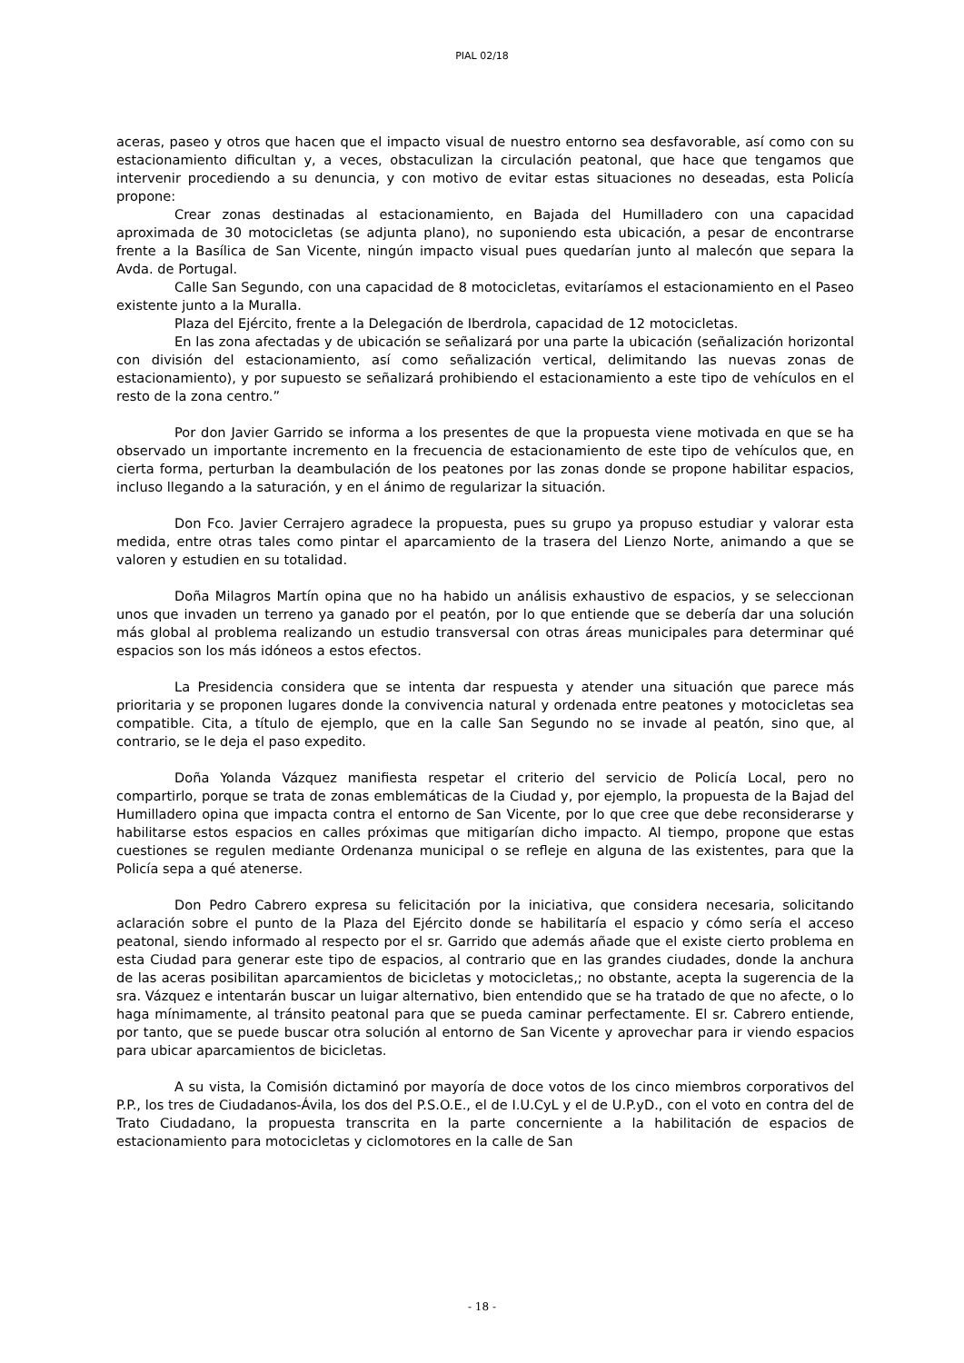PIAL 02/18
aceras, paseo y otros que hacen que el impacto visual de nuestro entorno sea desfavorable, así como con su estacionamiento dificultan y, a veces, obstaculizan la circulación peatonal, que hace que tengamos que intervenir procediendo a su denuncia, y con motivo de evitar estas situaciones no deseadas, esta Policía propone:
Crear zonas destinadas al estacionamiento, en Bajada del Humilladero con una capacidad aproximada de 30 motocicletas (se adjunta plano), no suponiendo esta ubicación, a pesar de encontrarse frente a la Basílica de San Vicente, ningún impacto visual pues quedarían junto al malecón que separa la Avda. de Portugal.
Calle San Segundo, con una capacidad de 8 motocicletas, evitaríamos el estacionamiento en el Paseo existente junto a la Muralla.
Plaza del Ejército, frente a la Delegación de Iberdrola, capacidad de 12 motocicletas.
En las zona afectadas y de ubicación se señalizará por una parte la ubicación (señalización horizontal con división del estacionamiento, así como señalización vertical, delimitando las nuevas zonas de estacionamiento), y por supuesto se señalizará prohibiendo el estacionamiento a este tipo de vehículos en el resto de la zona centro.”
Por don Javier Garrido se informa a los presentes de que la propuesta viene motivada en que se ha observado un importante incremento en la frecuencia de estacionamiento de este tipo de vehículos que, en cierta forma, perturban la deambulación de los peatones por las zonas donde se propone habilitar espacios, incluso llegando a la saturación, y en el ánimo de regularizar la situación.
Don Fco. Javier Cerrajero agradece la propuesta, pues su grupo ya propuso estudiar y valorar esta medida, entre otras tales como pintar el aparcamiento de la trasera del Lienzo Norte, animando a que se valoren y estudien en su totalidad.
Doña Milagros Martín opina que no ha habido un análisis exhaustivo de espacios, y se seleccionan unos que invaden un terreno ya ganado por el peatón, por lo que entiende que se debería dar una solución más global al problema realizando un estudio transversal con otras áreas municipales para determinar qué espacios son los más idóneos a estos efectos.
La Presidencia considera que se intenta dar respuesta y atender una situación que parece más prioritaria y se proponen lugares donde la convivencia natural y ordenada entre peatones y motocicletas sea compatible. Cita, a título de ejemplo, que en la calle San Segundo no se invade al peatón, sino que, al contrario, se le deja el paso expedito.
Doña Yolanda Vázquez manifiesta respetar el criterio del servicio de Policía Local, pero no compartirlo, porque se trata de zonas emblemáticas de la Ciudad y, por ejemplo, la propuesta de la Bajad del Humilladero opina que impacta contra el entorno de San Vicente, por lo que cree que debe reconsiderarse y habilitarse estos espacios en calles próximas que mitigarían dicho impacto. Al tiempo, propone que estas cuestiones se regulen mediante Ordenanza municipal o se refleje en alguna de las existentes, para que la Policía sepa a qué atenerse.
Don Pedro Cabrero expresa su felicitación por la iniciativa, que considera necesaria, solicitando aclaración sobre el punto de la Plaza del Ejército donde se habilitaría el espacio y cómo sería el acceso peatonal, siendo informado al respecto por el sr. Garrido que además añade que el existe cierto problema en esta Ciudad para generar este tipo de espacios, al contrario que en las grandes ciudades, donde la anchura de las aceras posibilitan aparcamientos de bicicletas y motocicletas,; no obstante, acepta la sugerencia de la sra. Vázquez e intentarán buscar un luigar alternativo, bien entendido que se ha tratado de que no afecte, o lo haga mínimamente, al tránsito peatonal para que se pueda caminar perfectamente. El sr. Cabrero entiende, por tanto, que se puede buscar otra solución al entorno de San Vicente y aprovechar para ir viendo espacios para ubicar aparcamientos de bicicletas.
A su vista, la Comisión dictaminó por mayoría de doce votos de los cinco miembros corporativos del P.P., los tres de Ciudadanos-Ávila, los dos del P.S.O.E., el de I.U.CyL y el de U.P.yD., con el voto en contra del de Trato Ciudadano, la propuesta transcrita en la parte concerniente a la habilitación de espacios de estacionamiento para motocicletas y ciclomotores en la calle de San
- 18 -